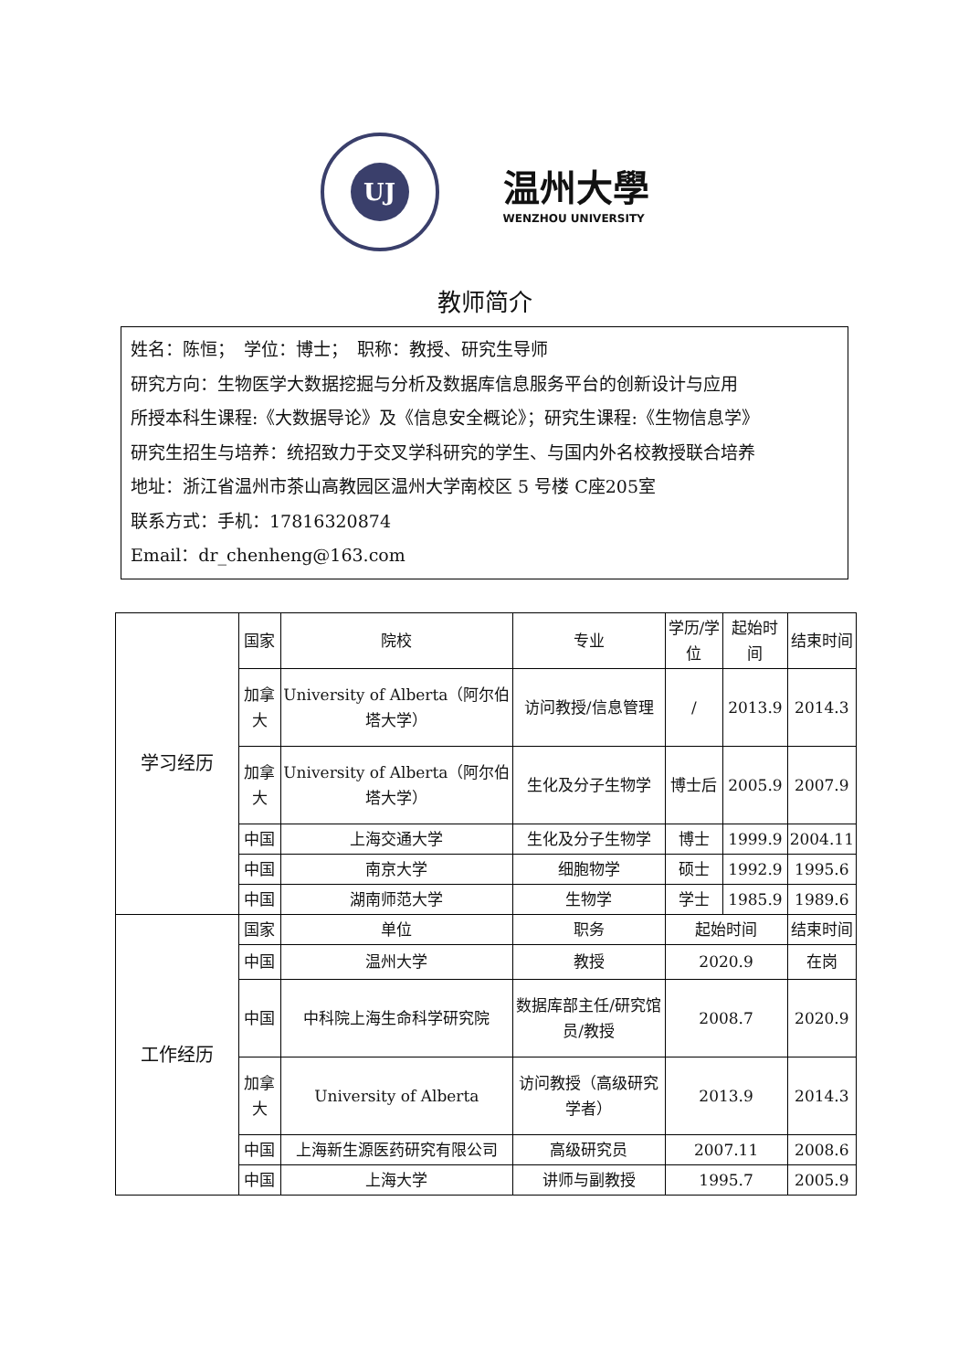UJ
温州大學
WENZHOU UNIVERSITY
教师简介
姓名：陈恒；　学位：博士；　职称：教授、研究生导师
研究方向：生物医学大数据挖掘与分析及数据库信息服务平台的创新设计与应用
所授本科生课程:《大数据导论》及《信息安全概论》；研究生课程:《生物信息学》
研究生招生与培养：统招致力于交叉学科研究的学生、与国内外名校教授联合培养
地址：浙江省温州市茶山高教园区温州大学南校区 5 号楼 C座205室
联系方式：手机：17816320874
Email：dr_chenheng@163.com
| 学习经历 | 国家 | 院校 | 专业 | 学历/学位 | 起始时间 | 结束时间 |
| | 加拿大 | University of Alberta（阿尔伯塔大学） | 访问教授/信息管理 | / | 2013.9 | 2014.3 |
| | 加拿大 | University of Alberta（阿尔伯塔大学） | 生化及分子生物学 | 博士后 | 2005.9 | 2007.9 |
| | 中国 | 上海交通大学 | 生化及分子生物学 | 博士 | 1999.9 | 2004.11 |
| | 中国 | 南京大学 | 细胞物学 | 硕士 | 1992.9 | 1995.6 |
| | 中国 | 湖南师范大学 | 生物学 | 学士 | 1985.9 | 1989.6 |
| 工作经历 | 国家 | 单位 | 职务 | 起始时间 | | 结束时间 |
| | 中国 | 温州大学 | 教授 | 2020.9 | | 在岗 |
| | 中国 | 中科院上海生命科学研究院 | 数据库部主任/研究馆员/教授 | 2008.7 | | 2020.9 |
| | 加拿大 | University of Alberta | 访问教授（高级研究学者） | 2013.9 | | 2014.3 |
| | 中国 | 上海新生源医药研究有限公司 | 高级研究员 | 2007.11 | | 2008.6 |
| | 中国 | 上海大学 | 讲师与副教授 | 1995.7 | | 2005.9 |